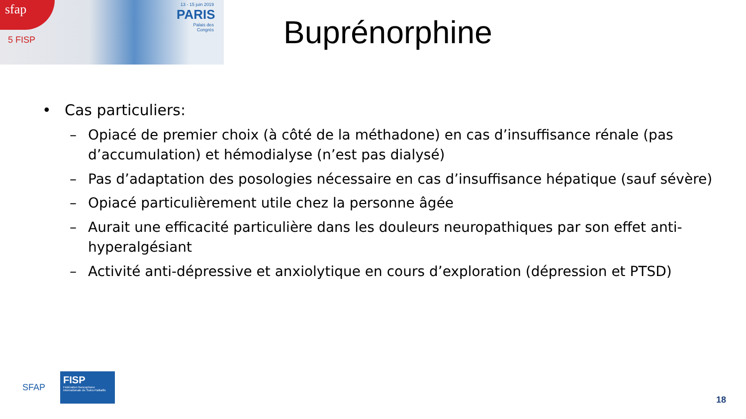sfap
5 FISP
13 - 15 juin 2019
PARIS
Palais des Congrès
Buprénorphine
• Cas particuliers:
– Opiacé de premier choix (à côté de la méthadone) en cas d’insuffisance rénale (pas d’accumulation) et hémodialyse (n’est pas dialysé)
– Pas d’adaptation des posologies nécessaire en cas d’insuffisance hépatique (sauf sévère)
– Opiacé particulièrement utile chez la personne âgée
– Aurait une efficacité particulière dans les douleurs neuropathiques par son effet anti-hyperalgésiant
– Activité anti-dépressive et anxiolytique en cours d’exploration (dépression et PTSD)
SFAP
FISP
Fédération francophone Internationale de Soins Palliatifs
18